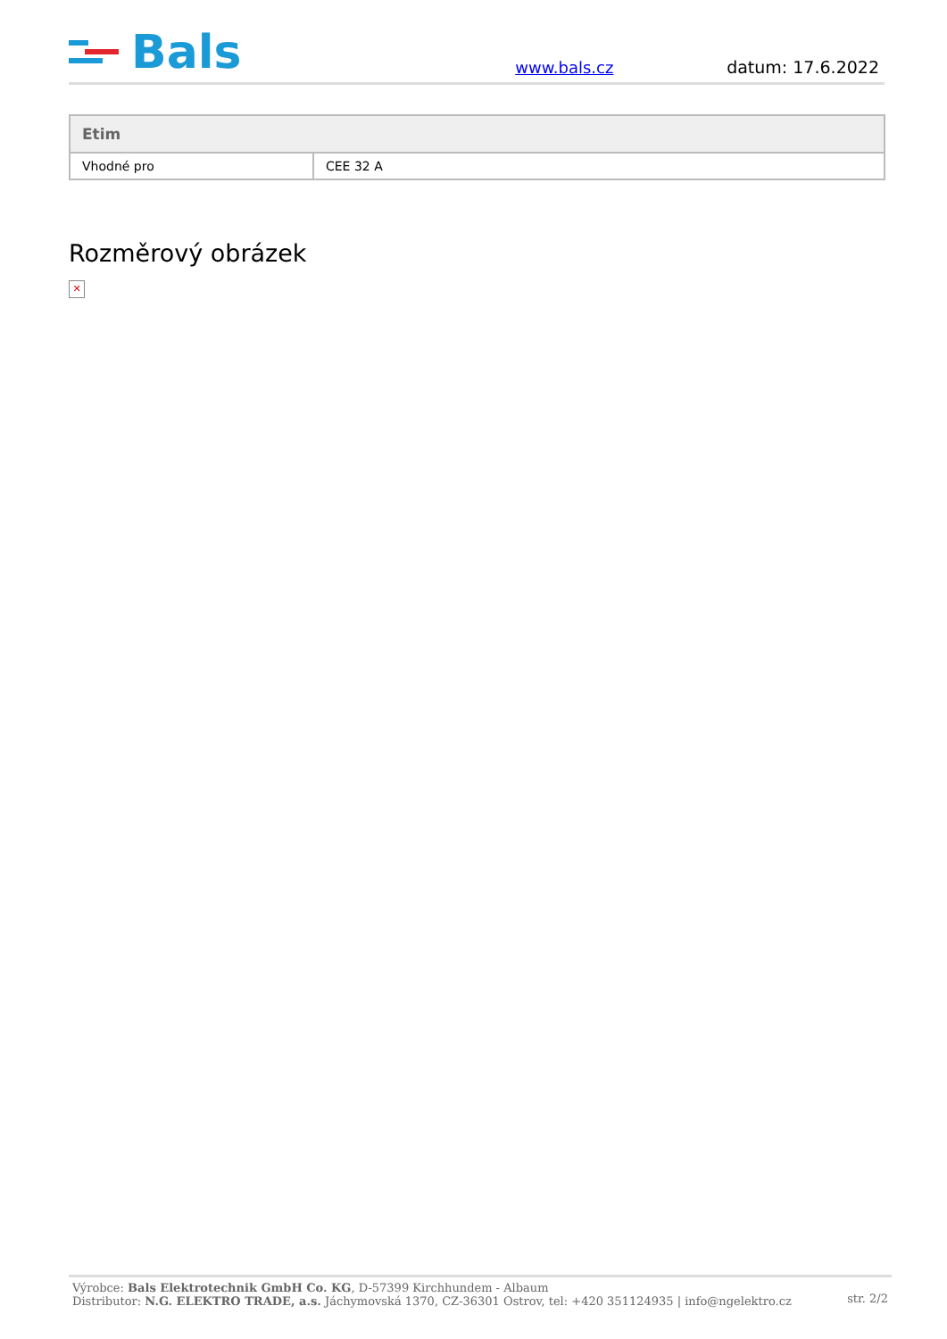Bals
www.bals.cz datum: 17.6.2022
| Etim | |
| --- | --- |
| Vhodné pro | CEE 32 A |
Rozměrový obrázek
✕
Výrobce: Bals Elektrotechnik GmbH Co. KG, D-57399 Kirchhundem - Albaum
Distributor: N.G. ELEKTRO TRADE, a.s. Jáchymovská 1370, CZ-36301 Ostrov, tel: +420 351124935 | info@ngelektro.cz
str. 2/2